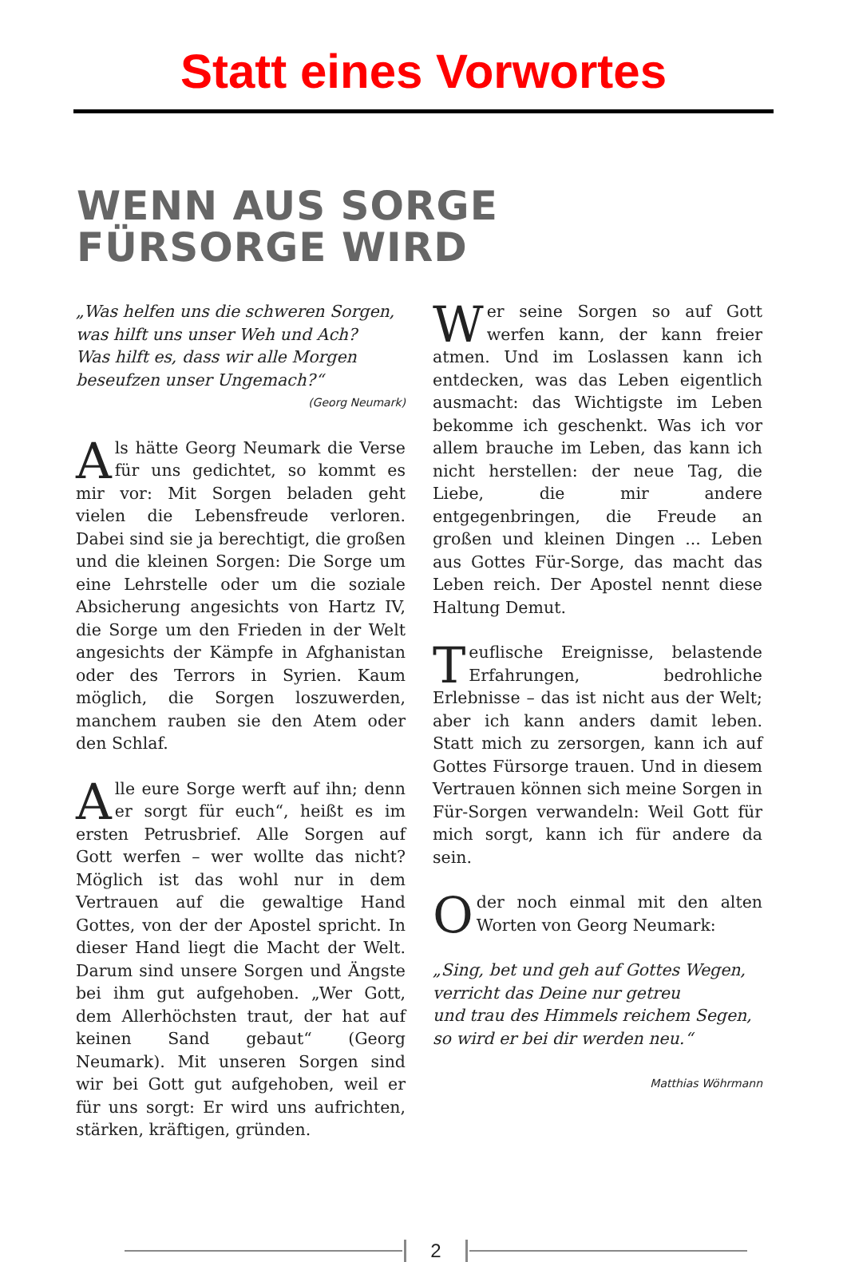Statt eines Vorwortes
WENN AUS SORGE
FÜRSORGE WIRD
„Was helfen uns die schweren Sorgen,
was hilft uns unser Weh und Ach?
Was hilft es, dass wir alle Morgen
beseufzen unser Ungemach?“
(Georg Neumark)
Als hätte Georg Neumark die Verse für uns gedichtet, so kommt es mir vor: Mit Sorgen beladen geht vielen die Lebensfreude verloren. Dabei sind sie ja berechtigt, die großen und die kleinen Sorgen: Die Sorge um eine Lehrstelle oder um die soziale Absicherung angesichts von Hartz IV, die Sorge um den Frieden in der Welt angesichts der Kämpfe in Afghanistan oder des Terrors in Syrien. Kaum möglich, die Sorgen loszuwerden, manchem rauben sie den Atem oder den Schlaf.
Alle eure Sorge werft auf ihn; denn er sorgt für euch“, heißt es im ersten Petrusbrief. Alle Sorgen auf Gott werfen – wer wollte das nicht? Möglich ist das wohl nur in dem Vertrauen auf die gewaltige Hand Gottes, von der der Apostel spricht. In dieser Hand liegt die Macht der Welt. Darum sind unsere Sorgen und Ängste bei ihm gut aufgehoben. „Wer Gott, dem Allerhöchsten traut, der hat auf keinen Sand gebaut“ (Georg Neumark). Mit unseren Sorgen sind wir bei Gott gut aufgehoben, weil er für uns sorgt: Er wird uns aufrichten, stärken, kräftigen, gründen.
Wer seine Sorgen so auf Gott werfen kann, der kann freier atmen. Und im Loslassen kann ich entdecken, was das Leben eigentlich ausmacht: das Wichtigste im Leben bekomme ich geschenkt. Was ich vor allem brauche im Leben, das kann ich nicht herstellen: der neue Tag, die Liebe, die mir andere entgegenbringen, die Freude an großen und kleinen Dingen ... Leben aus Gottes Für-Sorge, das macht das Leben reich. Der Apostel nennt diese Haltung Demut.
Teuflische Ereignisse, belastende Erfahrungen, bedrohliche Erlebnisse – das ist nicht aus der Welt; aber ich kann anders damit leben. Statt mich zu zersorgen, kann ich auf Gottes Fürsorge trauen. Und in diesem Vertrauen können sich meine Sorgen in Für-Sorgen verwandeln: Weil Gott für mich sorgt, kann ich für andere da sein.
Oder noch einmal mit den alten Worten von Georg Neumark:
„Sing, bet und geh auf Gottes Wegen,
verricht das Deine nur getreu
und trau des Himmels reichem Segen,
so wird er bei dir werden neu.“
Matthias Wöhrmann
2